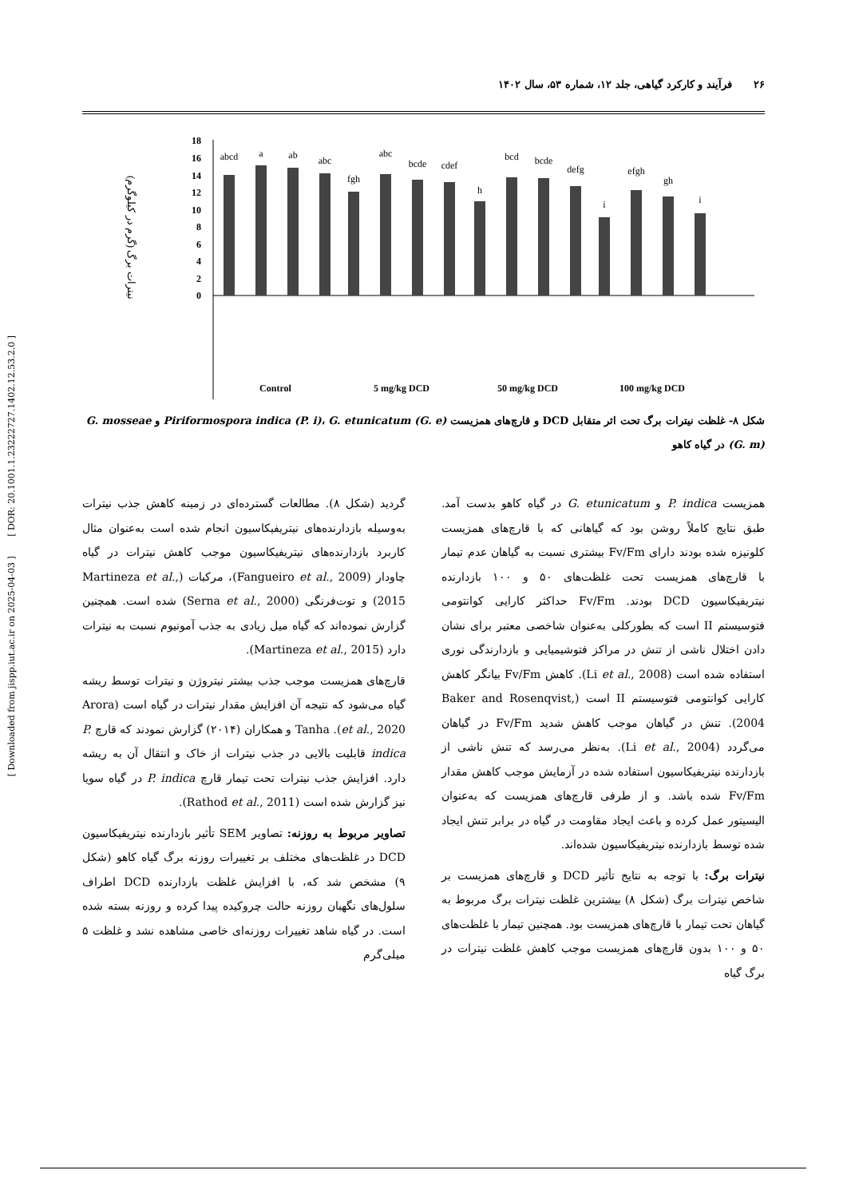۲۶ فرآیند و کارکرد گیاهی، جلد ۱۲، شماره ۵۳، سال ۱۴۰۲
[ Downloaded from jispp.iut.ac.ir on 2025-04-03 ] [ DOR: 20.1001.1.23222727.1402.12.53.2.0 ]
نیترات برگ (گرم در کیلوگرم)
18
16
14
12
10
8
6
4
2
0
abcd
a
ab
abc
fgh
abc
bcde
cdef
h
bcd
bcde
defg
i
efgh
gh
i
Control
5 mg/kg DCD
50 mg/kg DCD
100 mg/kg DCD
Non-symbiotic P. i. G. e. G. m.
شکل ۸- غلظت نیترات برگ تحت اثر متقابل DCD و قارچ‌های همزیست Piriformospora indica (P. i)، G. etunicatum (G. e) و G. mosseae (G. m) در گیاه کاهو
همزیست P. indica و G. etunicatum در گیاه کاهو بدست آمد. طبق نتایج کاملاً روشن بود که گیاهانی که با قارچ‌های همزیست کلونیزه شده بودند دارای Fv/Fm بیشتری نسبت به گیاهان عدم تیمار با قارچ‌های همزیست تحت غلظت‌های ۵۰ و ۱۰۰ بازدارنده نیتریفیکاسیون DCD بودند. Fv/Fm حداکثر کارایی کوانتومی فتوسیستم II است که بطورکلی به‌عنوان شاخصی معتبر برای نشان دادن اختلال ناشی از تنش در مراکز فتوشیمیایی و بازدارندگی نوری استفاده شده است (Li et al., 2008). کاهش Fv/Fm بیانگر کاهش کارایی کوانتومی فتوسیستم II است (Baker and Rosenqvist, 2004). تنش در گیاهان موجب کاهش شدید Fv/Fm در گیاهان می‌گردد (Li et al., 2004). به‌نظر می‌رسد که تنش ناشی از بازدارنده نیتریفیکاسیون استفاده شده در آزمایش موجب کاهش مقدار Fv/Fm شده باشد. و از طرفی قارچ‌های همزیست که به‌عنوان الیسیتور عمل کرده و باعث ایجاد مقاومت در گیاه در برابر تنش ایجاد شده توسط بازدارنده نیتریفیکاسیون شده‌اند.
نیترات برگ: با توجه به نتایج تأثیر DCD و قارچ‌های همزیست بر شاخص نیترات برگ (شکل ۸) بیشترین غلظت نیترات برگ مربوط به گیاهان تحت تیمار با قارچ‌های همزیست بود. همچنین تیمار با غلظت‌های ۵۰ و ۱۰۰ بدون قارچ‌های همزیست موجب کاهش غلظت نیترات در برگ گیاه
گردید (شکل ۸). مطالعات گسترده‌ای در زمینه کاهش جذب نیترات به‌وسیله بازدارنده‌های نیتریفیکاسیون انجام شده است به‌عنوان مثال کاربرد بازدارنده‌های نیتریفیکاسیون موجب کاهش نیترات در گیاه چاودار (Fangueiro et al., 2009)، مرکبات (Martineza et al., 2015) و توت‌فرنگی (Serna et al., 2000) شده است. همچنین گزارش نموده‌اند که گیاه میل زیادی به جذب آمونیوم نسبت به نیترات دارد (Martineza et al., 2015).
قارچ‌های همزیست موجب جذب بیشتر نیتروژن و نیترات توسط ریشه گیاه می‌شود که نتیجه آن افزایش مقدار نیترات در گیاه است (Arora et al., 2020). Tanha و همکاران (۲۰۱۴) گزارش نمودند که قارچ P. indica قابلیت بالایی در جذب نیترات از خاک و انتقال آن به ریشه دارد. افزایش جذب نیترات تحت تیمار قارچ P. indica در گیاه سویا نیز گزارش شده است (Rathod et al., 2011).
تصاویر مربوط به روزنه: تصاویر SEM تأثیر بازدارنده نیتریفیکاسیون DCD در غلظت‌های مختلف بر تغییرات روزنه برگ گیاه کاهو (شکل ۹) مشخص شد که، با افزایش غلظت بازدارنده DCD اطراف سلول‌های نگهبان روزنه حالت چروکیده پیدا کرده و روزنه بسته شده است. در گیاه شاهد تغییرات روزنه‌ای خاصی مشاهده نشد و غلظت ۵ میلی‌گرم